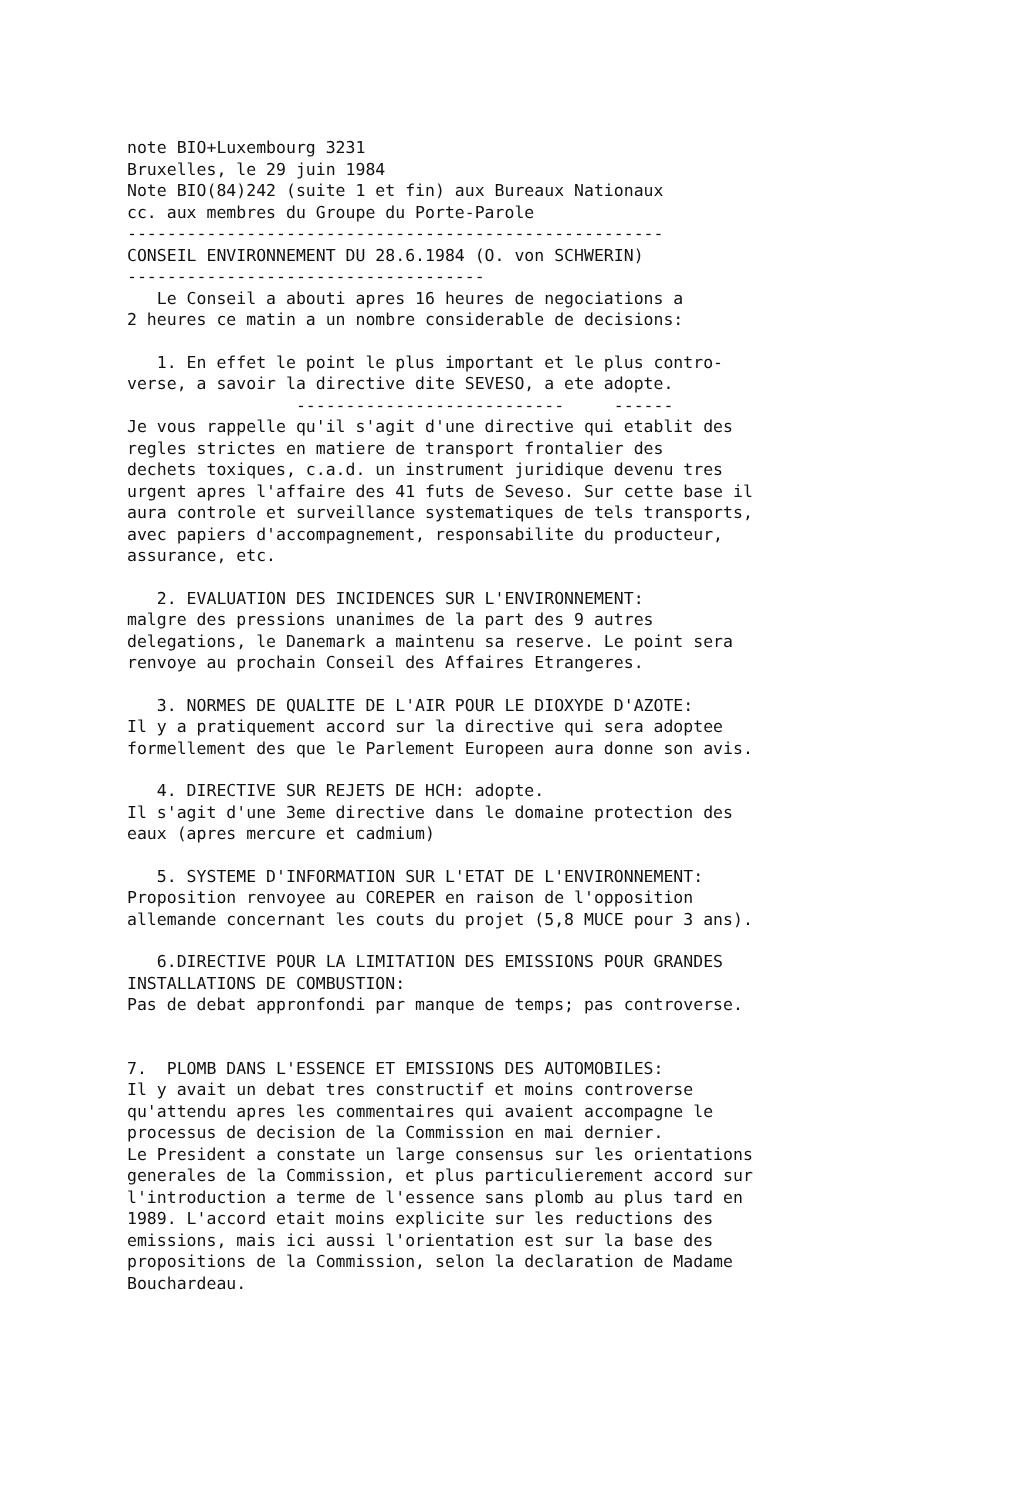note BIO+Luxembourg 3231 Bruxelles, le 29 juin 1984 Note BIO(84)242 (suite 1 et fin) aux Bureaux Nationaux cc. aux membres du Groupe du Porte-Parole ------------------------------------------------------ CONSEIL ENVIRONNEMENT DU 28.6.1984 (O. von SCHWERIN) ------------------------------------ Le Conseil a abouti apres 16 heures de negociations a 2 heures ce matin a un nombre considerable de decisions:
1. En effet le point le plus important et le plus contro- verse, a savoir la directive dite SEVESO, a ete adopte. --------------------------- ------ Je vous rappelle qu'il s'agit d'une directive qui etablit des regles strictes en matiere de transport frontalier des dechets toxiques, c.a.d. un instrument juridique devenu tres urgent apres l'affaire des 41 futs de Seveso. Sur cette base il aura controle et surveillance systematiques de tels transports, avec papiers d'accompagnement, responsabilite du producteur, assurance, etc.
2. EVALUATION DES INCIDENCES SUR L'ENVIRONNEMENT: malgre des pressions unanimes de la part des 9 autres delegations, le Danemark a maintenu sa reserve. Le point sera renvoye au prochain Conseil des Affaires Etrangeres.
3. NORMES DE QUALITE DE L'AIR POUR LE DIOXYDE D'AZOTE: Il y a pratiquement accord sur la directive qui sera adoptee formellement des que le Parlement Europeen aura donne son avis.
4. DIRECTIVE SUR REJETS DE HCH: adopte. Il s'agit d'une 3eme directive dans le domaine protection des eaux (apres mercure et cadmium)
5. SYSTEME D'INFORMATION SUR L'ETAT DE L'ENVIRONNEMENT: Proposition renvoyee au COREPER en raison de l'opposition allemande concernant les couts du projet (5,8 MUCE pour 3 ans).
6.DIRECTIVE POUR LA LIMITATION DES EMISSIONS POUR GRANDES INSTALLATIONS DE COMBUSTION: Pas de debat appronfondi par manque de temps; pas controverse.
7. PLOMB DANS L'ESSENCE ET EMISSIONS DES AUTOMOBILES: Il y avait un debat tres constructif et moins controverse qu'attendu apres les commentaires qui avaient accompagne le processus de decision de la Commission en mai dernier. Le President a constate un large consensus sur les orientations generales de la Commission, et plus particulierement accord sur l'introduction a terme de l'essence sans plomb au plus tard en 1989. L'accord etait moins explicite sur les reductions des emissions, mais ici aussi l'orientation est sur la base des propositions de la Commission, selon la declaration de Madame Bouchardeau.